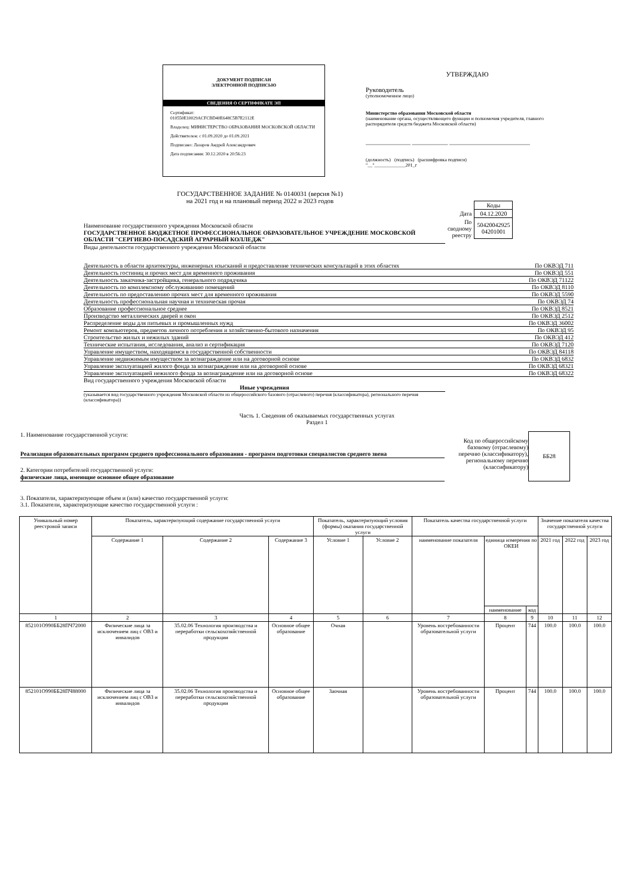ДОКУМЕНТ ПОДПИСАН
ЭЛЕКТРОННОЙ ПОДПИСЬЮ
СВЕДЕНИЯ О СЕРТИФИКАТЕ ЭП
Сертификат:
010550E10029ACFCBD40E648C5B7E2112E
Владелец: МИНИСТЕРСТВО ОБРАЗОВАНИЯ МОСКОВСКОЙ ОБЛАСТИ
Действителен: с 01.09.2020 до 01.09.2021
Подписано: Лазаров Андрей Александрович
Дата подписания: 30.12.2020 в 20:56:23
УТВЕРЖДАЮ
Руководитель
(уполномоченное лицо)
Министерство образования Московской области
(наименование органа, осуществляющего функции и полномочия учредителя, главного распорядителя средств бюджета Московской области)
_______________ ____________ ___________________________
(должность) (подпись) (расшифровка подписи)
"__"_____________201_г
ГОСУДАРСТВЕННОЕ ЗАДАНИЕ № 0140031 (версия №1)
на 2021 год и на плановый период 2022 и 2023 годов
Наименование государственного учреждения Московской области
ГОСУДАРСТВЕННОЕ БЮДЖЕТНОЕ ПРОФЕССИОНАЛЬНОЕ ОБРАЗОВАТЕЛЬНОЕ УЧРЕЖДЕНИЕ МОСКОВСКОЙ ОБЛАСТИ "СЕРГИЕВО-ПОСАДСКИЙ АГРАРНЫЙ КОЛЛЕДЖ"
Виды деятельности государственного учреждения Московской области
| | Коды |
| Дата | 04.12.2020 |
| По сводному реестру | 50420042925 04201001 |
Деятельность в области архитектуры, инженерных изысканий и предоставление технических консультаций в этих областях По ОКВЭД 711
Деятельность гостиниц и прочих мест для временного проживания По ОКВЭД 551
Деятельность заказчика-застройщика, генерального подрядчика По ОКВЭД 71122
Деятельность по комплексному обслуживанию помещений По ОКВЭД 8110
Деятельность по предоставлению прочих мест для временного проживания По ОКВЭД 5590
Деятельность профессиональная научная и техническая прочая По ОКВЭД 74
Образование профессиональное среднее По ОКВЭД 8521
Производство металлических дверей и окон По ОКВЭД 2512
Распределение воды для питьевых и промышленных нужд По ОКВЭД 36002
Ремонт компьютеров, предметов личного потребления и хозяйственно-бытового назначения По ОКВЭД 95
Строительство жилых и нежилых зданий По ОКВЭД 412
Технические испытания, исследования, анализ и сертификация По ОКВЭД 7120
Управление имуществом, находящимся в государственной собственности По ОКВЭД 84118
Управление недвижимым имуществом за вознаграждение или на договорной основе По ОКВЭД 6832
Управление эксплуатацией жилого фонда за вознаграждение или на договорной основе По ОКВЭД 68321
Управление эксплуатацией нежилого фонда за вознаграждение или на договорной основе По ОКВЭД 68322
Вид государственного учреждения Московской области
Иные учреждения
(указывается вид государственного учреждения Московской области из общероссийского базового (отраслевого) перечня (классификатора), регионального перечня (классификатора))
Часть 1. Сведения об оказываемых государственных услугах
Раздел 1
1. Наименование государственной услуги:
Реализация образовательных программ среднего профессионального образования - программ подготовки специалистов среднего звена
2. Категории потребителей государственной услуги:
физические лица, имеющие основное общее образование
Код по общероссийскому базовому (отраслевому) перечню (классификатору), региональному перечню (классификатору)
ББ28
3. Показатели, характеризующие объем и (или) качество государственной услуги:
3.1. Показатели, характеризующие качество государственной услуги :
| Уникальный номер реестровой записи | Показатель, характеризующий содержание государственной услуги | | | Показатель, характеризующий условия (формы) оказания государственной услуги | | Показатель качества государственной услуги | | | Значение показателя качества государственной услуги | | |
| --- | --- | --- | --- | --- | --- | --- | --- | --- | --- | --- | --- |
| | Содержание 1 | Содержание 2 | Содержание 3 | Условие 1 | Условие 2 | наименование показателя | единица измерения по ОКЕИ | | 2021 год | 2022 год | 2023 год |
| | | | | | | | наименование | код | | | |
| 1 | 2 | 3 | 4 | 5 | 6 | 7 | 8 | 9 | 10 | 11 | 12 |
| 852101О990ББ28ПЧ72000 | Физические лица за исключением лиц с ОВЗ и инвалидов | 35.02.06 Технология производства и переработки сельскохозяйственной продукции | Основное общее образование | Очная | | Уровень востребованности образовательной услуги | Процент | 744 | 100.0 | 100.0 | 100.0 |
| 852101О990ББ28ПЧ88000 | Физические лица за исключением лиц с ОВЗ и инвалидов | 35.02.06 Технология производства и переработки сельскохозяйственной продукции | Основное общее образование | Заочная | | Уровень востребованности образовательной услуги | Процент | 744 | 100.0 | 100.0 | 100.0 |